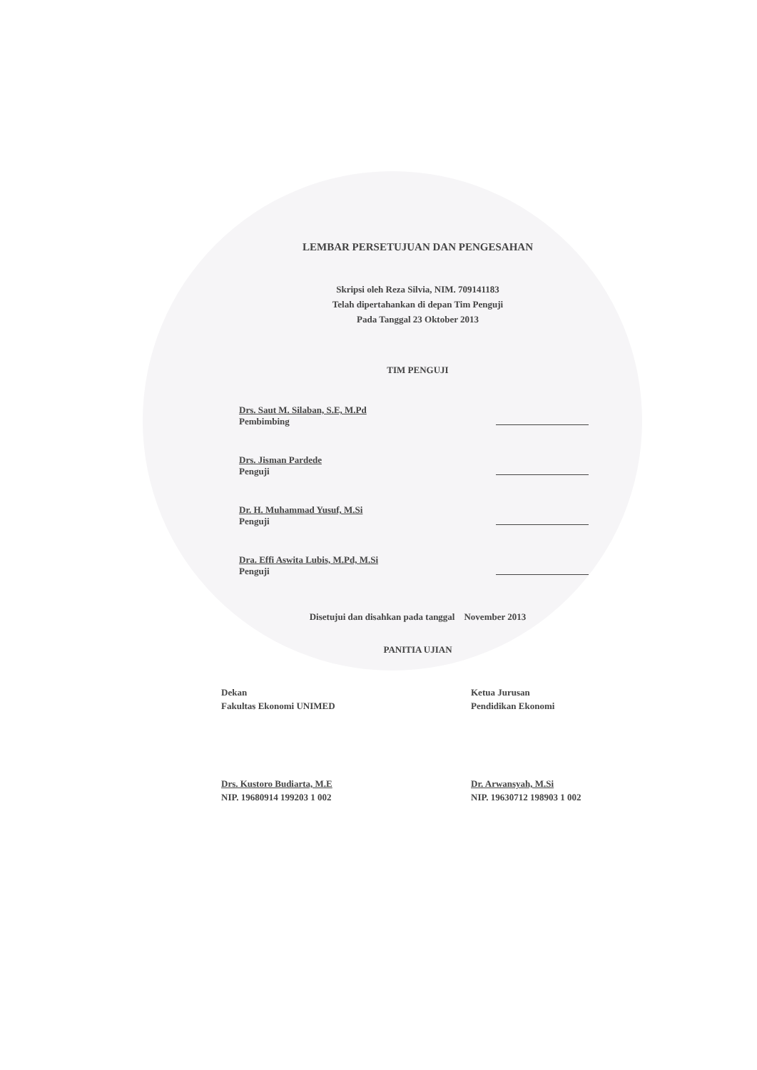LEMBAR PERSETUJUAN DAN PENGESAHAN
Skripsi oleh Reza Silvia, NIM. 709141183
Telah dipertahankan di depan Tim Penguji
Pada Tanggal 23 Oktober 2013
TIM PENGUJI
Drs. Saut M. Silaban, S.E, M.Pd
Pembimbing
Drs. Jisman Pardede
Penguji
Dr. H. Muhammad Yusuf, M.Si
Penguji
Dra. Effi Aswita Lubis, M.Pd, M.Si
Penguji
Disetujui dan disahkan pada tanggal November 2013
PANITIA UJIAN
Dekan
Fakultas Ekonomi UNIMED
Drs. Kustoro Budiarta, M.E
NIP. 19680914 199203 1 002
Ketua Jurusan
Pendidikan Ekonomi
Dr. Arwansyah, M.Si
NIP. 19630712 198903 1 002